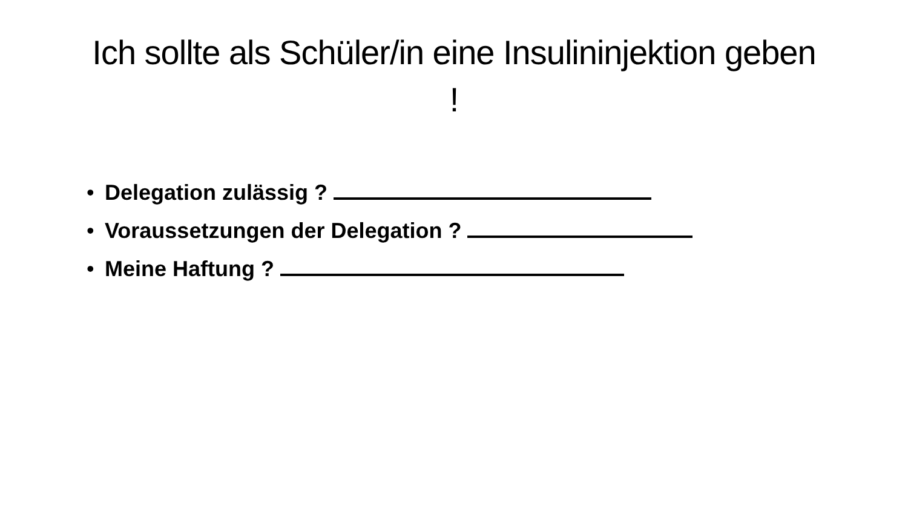Ich sollte als Schüler/in eine Insulininjektion geben !
• Delegation zulässig ?
• Voraussetzungen der Delegation ?
• Meine Haftung ?